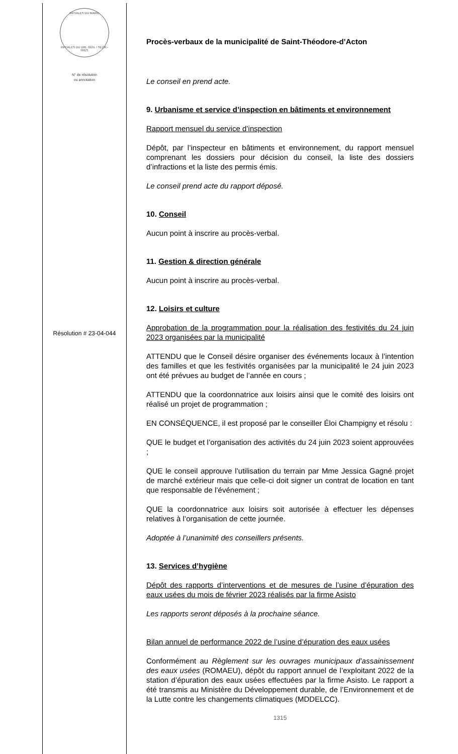INITIALES DU MAIRE
INITIALES DU DIR. GÉN. / SECR.-TRÉS.
N° de résolution
ou annotation
Résolution # 23-04-044
Procès-verbaux de la municipalité de Saint-Théodore-d’Acton
Le conseil en prend acte.
9. Urbanisme et service d’inspection en bâtiments et environnement
Rapport mensuel du service d’inspection
Dépôt, par l’inspecteur en bâtiments et environnement, du rapport mensuel comprenant les dossiers pour décision du conseil, la liste des dossiers d’infractions et la liste des permis émis.
Le conseil prend acte du rapport déposé.
10. Conseil
Aucun point à inscrire au procès-verbal.
11. Gestion & direction générale
Aucun point à inscrire au procès-verbal.
12. Loisirs et culture
Approbation de la programmation pour la réalisation des festivités du 24 juin 2023 organisées par la municipalité
ATTENDU que le Conseil désire organiser des événements locaux à l’intention des familles et que les festivités organisées par la municipalité le 24 juin 2023 ont été prévues au budget de l’année en cours ;
ATTENDU que la coordonnatrice aux loisirs ainsi que le comité des loisirs ont réalisé un projet de programmation ;
EN CONSÉQUENCE, il est proposé par le conseiller Éloi Champigny et résolu :
QUE le budget et l’organisation des activités du 24 juin 2023 soient approuvées ;
QUE le conseil approuve l’utilisation du terrain par Mme Jessica Gagné projet de marché extérieur mais que celle-ci doit signer un contrat de location en tant que responsable de l’événement ;
QUE la coordonnatrice aux loisirs soit autorisée à effectuer les dépenses relatives à l’organisation de cette journée.
Adoptée à l’unanimité des conseillers présents.
13. Services d’hygiène
Dépôt des rapports d’interventions et de mesures de l’usine d’épuration des eaux usées du mois de février 2023 réalisés par la firme Asisto
Les rapports seront déposés à la prochaine séance.
Bilan annuel de performance 2022 de l’usine d’épuration des eaux usées
Conformément au Règlement sur les ouvrages municipaux d’assainissement des eaux usées (ROMAEU), dépôt du rapport annuel de l’exploitant 2022 de la station d’épuration des eaux usées effectuées par la firme Asisto. Le rapport a été transmis au Ministère du Développement durable, de l’Environnement et de la Lutte contre les changements climatiques (MDDELCC).
1315